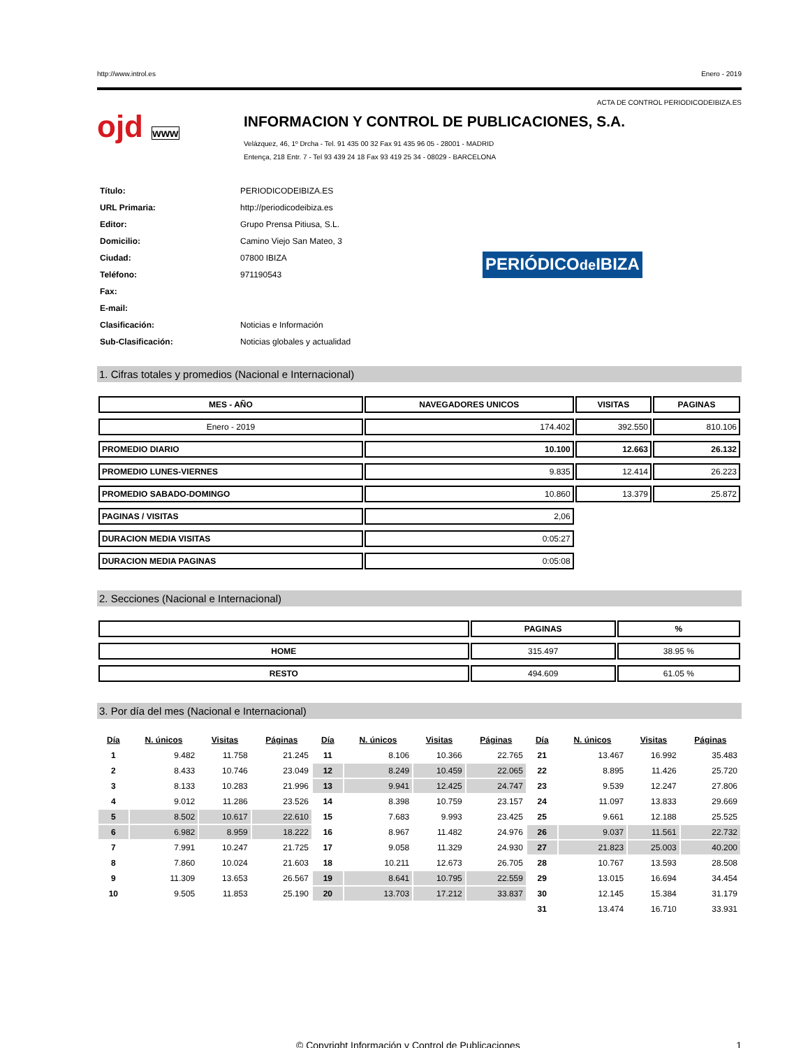http://www.introl.es Enero - 2019
ACTA DE CONTROL PERIODICODEIBIZA.ES
ojd www
INFORMACION Y CONTROL DE PUBLICACIONES, S.A.
Velázquez, 46, 1º Drcha - Tel. 91 435 00 32 Fax 91 435 96 05 - 28001 - MADRID
Entença, 218 Entr. 7 - Tel 93 439 24 18 Fax 93 419 25 34 - 08029 - BARCELONA
| Título: | PERIODICODEIBIZA.ES |
| URL Primaria: | http://periodicodeibiza.es |
| Editor: | Grupo Prensa Pitiusa, S.L. |
| Domicilio: | Camino Viejo San Mateo, 3 |
| Ciudad: | 07800 IBIZA |
| Teléfono: | 971190543 |
| Fax: | |
| E-mail: | |
| Clasificación: | Noticias e Información |
| Sub-Clasificación: | Noticias globales y actualidad |
PERIÓDICOde IBIZA
1. Cifras totales y promedios (Nacional e Internacional)
| MES - AÑO | NAVEGADORES UNICOS | VISITAS | PAGINAS |
| --- | --- | --- | --- |
| Enero - 2019 | 174.402 | 392.550 | 810.106 |
| PROMEDIO DIARIO | 10.100 | 12.663 | 26.132 |
| PROMEDIO LUNES-VIERNES | 9.835 | 12.414 | 26.223 |
| PROMEDIO SABADO-DOMINGO | 10.860 | 13.379 | 25.872 |
| PAGINAS / VISITAS | 2,06 | | |
| DURACION MEDIA VISITAS | 0:05:27 | | |
| DURACION MEDIA PAGINAS | 0:05:08 | | |
2. Secciones (Nacional e Internacional)
| | PAGINAS | % |
| --- | --- | --- |
| HOME | 315.497 | 38.95 % |
| RESTO | 494.609 | 61.05 % |
3. Por día del mes (Nacional e Internacional)
| Día | N. únicos | Visitas | Páginas | Día | N. únicos | Visitas | Páginas | Día | N. únicos | Visitas | Páginas |
| --- | --- | --- | --- | --- | --- | --- | --- | --- | --- | --- | --- |
| 1 | 9.482 | 11.758 | 21.245 | 11 | 8.106 | 10.366 | 22.765 | 21 | 13.467 | 16.992 | 35.483 |
| 2 | 8.433 | 10.746 | 23.049 | 12 | 8.249 | 10.459 | 22.065 | 22 | 8.895 | 11.426 | 25.720 |
| 3 | 8.133 | 10.283 | 21.996 | 13 | 9.941 | 12.425 | 24.747 | 23 | 9.539 | 12.247 | 27.806 |
| 4 | 9.012 | 11.286 | 23.526 | 14 | 8.398 | 10.759 | 23.157 | 24 | 11.097 | 13.833 | 29.669 |
| 5 | 8.502 | 10.617 | 22.610 | 15 | 7.683 | 9.993 | 23.425 | 25 | 9.661 | 12.188 | 25.525 |
| 6 | 6.982 | 8.959 | 18.222 | 16 | 8.967 | 11.482 | 24.976 | 26 | 9.037 | 11.561 | 22.732 |
| 7 | 7.991 | 10.247 | 21.725 | 17 | 9.058 | 11.329 | 24.930 | 27 | 21.823 | 25.003 | 40.200 |
| 8 | 7.860 | 10.024 | 21.603 | 18 | 10.211 | 12.673 | 26.705 | 28 | 10.767 | 13.593 | 28.508 |
| 9 | 11.309 | 13.653 | 26.567 | 19 | 8.641 | 10.795 | 22.559 | 29 | 13.015 | 16.694 | 34.454 |
| 10 | 9.505 | 11.853 | 25.190 | 20 | 13.703 | 17.212 | 33.837 | 30 | 12.145 | 15.384 | 31.179 |
| | | | | | | | | 31 | 13.474 | 16.710 | 33.931 |
© Copyright Información y Control de Publicaciones 1